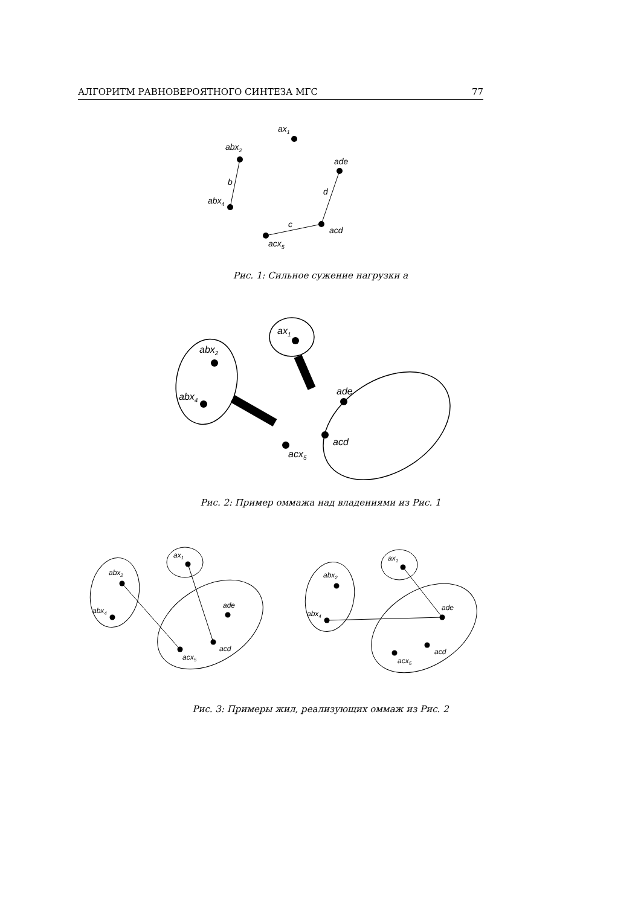АЛГОРИТМ РАВНОВЕРОЯТНОГО СИНТЕЗА МГС 77
ax1
abx2
abx4
ade
acd
acx5
b
d
c
ax1
abx2
abx4
ade
acd
acx5
ax1
abx2
abx4
ade
acd
acx5
ax1
abx2
abx4
ade
acd
acx5
Рис. 1: Сильное сужение нагрузки a
Рис. 2: Пример оммажа над владениями из Рис. 1
Рис. 3: Примеры жил, реализующих оммаж из Рис. 2